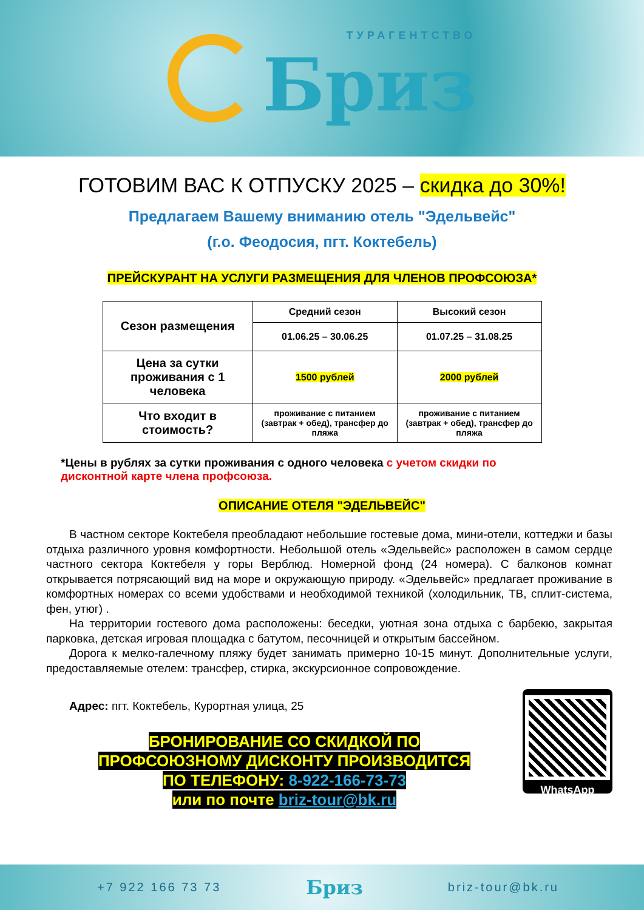ТУРАГЕНТСТВО
Бриз
ГОТОВИМ ВАС К ОТПУСКУ 2025 – скидка до 30%!
Предлагаем Вашему вниманию отель "Эдельвейс"
(г.о. Феодосия, пгт. Коктебель)
ПРЕЙСКУРАНТ НА УСЛУГИ РАЗМЕЩЕНИЯ ДЛЯ ЧЛЕНОВ ПРОФСОЮЗА*
| Сезон размещения | Средний сезон | Высокий сезон |
| | 01.06.25 – 30.06.25 | 01.07.25 – 31.08.25 |
| Цена за сутки проживания с 1 человека | 1500 рублей | 2000 рублей |
| Что входит в стоимость? | проживание с питанием (завтрак + обед), трансфер до пляжа | проживание с питанием (завтрак + обед), трансфер до пляжа |
*Цены в рублях за сутки проживания с одного человека с учетом скидки по дисконтной карте члена профсоюза.
ОПИСАНИЕ ОТЕЛЯ "ЭДЕЛЬВЕЙС"
В частном секторе Коктебеля преобладают небольшие гостевые дома, мини-отели, коттеджи и базы отдыха различного уровня комфортности. Небольшой отель «Эдельвейс» расположен в самом сердце частного сектора Коктебеля у горы Верблюд. Номерной фонд (24 номера). С балконов комнат открывается потрясающий вид на море и окружающую природу. «Эдельвейс» предлагает проживание в комфортных номерах со всеми удобствами и необходимой техникой (холодильник, ТВ, сплит-система, фен, утюг) .
На территории гостевого дома расположены: беседки, уютная зона отдыха с барбекю, закрытая парковка, детская игровая площадка с батутом, песочницей и открытым бассейном.
Дорога к мелко-галечному пляжу будет занимать примерно 10-15 минут. Дополнительные услуги, предоставляемые отелем: трансфер, стирка, экскурсионное сопровождение.
Адрес: пгт. Коктебель, Курортная улица, 25
БРОНИРОВАНИЕ СО СКИДКОЙ ПО
ПРОФСОЮЗНОМУ ДИСКОНТУ ПРОИЗВОДИТСЯ
ПО ТЕЛЕФОНУ: 8-922-166-73-73
или по почте briz-tour@bk.ru
WhatsApp
+7 922 166 73 73 Бриз briz-tour@bk.ru